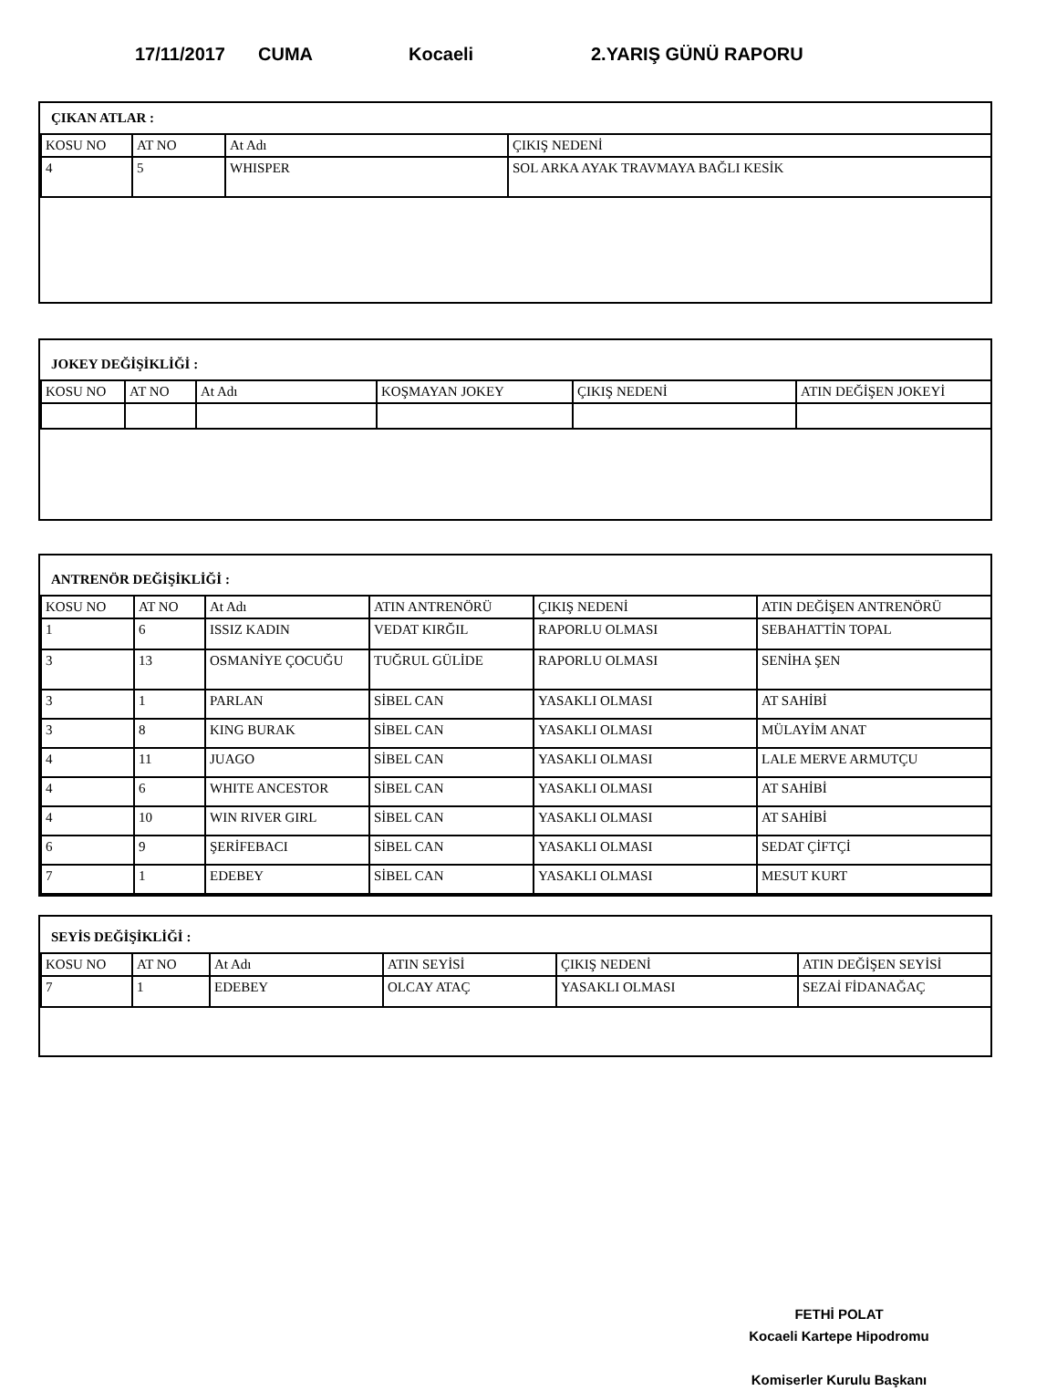17/11/2017 CUMA Kocaeli 2.YARIŞ GÜNÜ RAPORU
ÇIKAN ATLAR :
| KOSU NO | AT NO | At Adı | ÇIKIŞ NEDENİ |
| --- | --- | --- | --- |
| 4 | 5 | WHISPER | SOL ARKA AYAK TRAVMAYA BAĞLI KESİK |
JOKEY DEĞİŞİKLİĞİ :
| KOSU NO | AT NO | At Adı | KOŞMAYAN JOKEY | ÇIKIŞ NEDENİ | ATIN DEĞİŞEN JOKEYİ |
| --- | --- | --- | --- | --- | --- |
ANTRENÖR DEĞİŞİKLİĞİ :
| KOSU NO | AT NO | At Adı | ATIN ANTRENÖRÜ | ÇIKIŞ NEDENİ | ATIN DEĞİŞEN ANTRENÖRÜ |
| --- | --- | --- | --- | --- | --- |
| 1 | 6 | ISSIZ KADIN | VEDAT KIRĞIL | RAPORLU OLMASI | SEBAHATTİN TOPAL |
| 3 | 13 | OSMANİYE ÇOCUĞU | TUĞRUL GÜLİDE | RAPORLU OLMASI | SENİHA ŞEN |
| 3 | 1 | PARLAN | SİBEL CAN | YASAKLI OLMASI | AT SAHİBİ |
| 3 | 8 | KING BURAK | SİBEL CAN | YASAKLI OLMASI | MÜLAYİM ANAT |
| 4 | 11 | JUAGO | SİBEL CAN | YASAKLI OLMASI | LALE MERVE ARMUTÇU |
| 4 | 6 | WHITE ANCESTOR | SİBEL CAN | YASAKLI OLMASI | AT SAHİBİ |
| 4 | 10 | WIN RIVER GIRL | SİBEL CAN | YASAKLI OLMASI | AT SAHİBİ |
| 6 | 9 | ŞERİFEBACI | SİBEL CAN | YASAKLI OLMASI | SEDAT ÇİFTÇİ |
| 7 | 1 | EDEBEY | SİBEL CAN | YASAKLI OLMASI | MESUT KURT |
SEYİS DEĞİŞİKLİĞİ :
| KOSU NO | AT NO | At Adı | ATIN SEYİSİ | ÇIKIŞ NEDENİ | ATIN DEĞİŞEN SEYİSİ |
| --- | --- | --- | --- | --- | --- |
| 7 | 1 | EDEBEY | OLCAY ATAÇ | YASAKLI OLMASI | SEZAİ FİDANAĞAÇ |
FETHİ POLAT
Kocaeli Kartepe Hipodromu
Komiserler Kurulu Başkanı